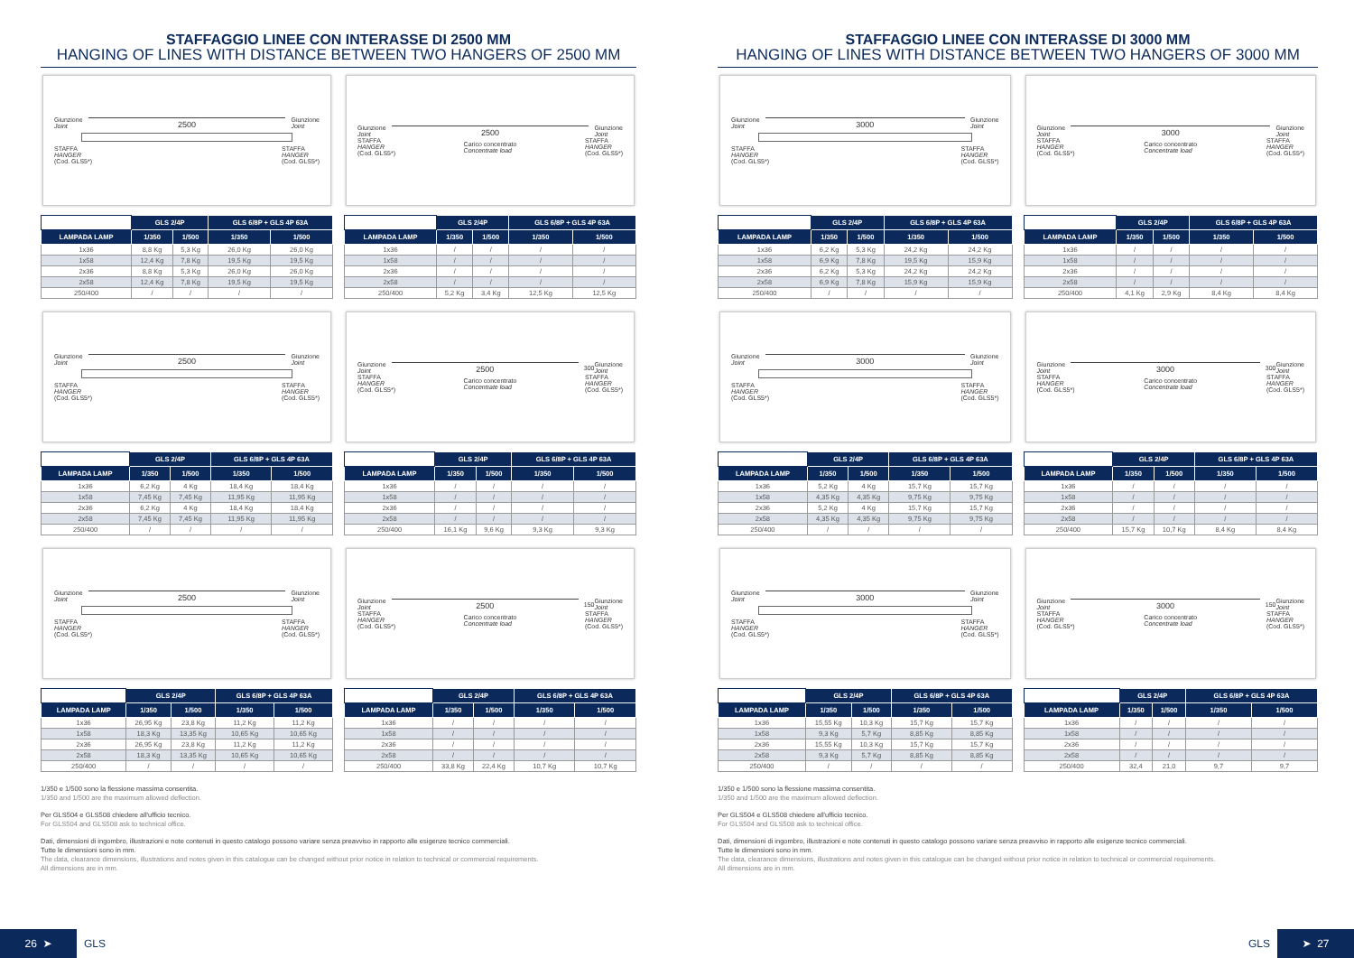STAFFAGGIO LINEE CON INTERASSE DI 2500 MM
HANGING OF LINES WITH DISTANCE BETWEEN TWO HANGERS OF 2500 MM
Giunzione
Joint 2500 Giunzione
Joint
STAFFA
HANGER
(Cod. GLS5*) STAFFA
HANGER
(Cod. GLS5*)
Giunzione
Joint 2500 Giunzione
Joint
STAFFA
HANGER
(Cod. GLS5*) Carico concentrato
Concentrate load STAFFA
HANGER
(Cod. GLS5*)
| | GLS 2/4P | | GLS 6/8P + GLS 4P 63A | |
| --- | --- | --- | --- | --- |
| LAMPADA LAMP | 1/350 | 1/500 | 1/350 | 1/500 |
| 1x36 | 8,8 Kg | 5,3 Kg | 26,0 Kg | 26,0 Kg |
| 1x58 | 12,4 Kg | 7,8 Kg | 19,5 Kg | 19,5 Kg |
| 2x36 | 8,8 Kg | 5,3 Kg | 26,0 Kg | 26,0 Kg |
| 2x58 | 12,4 Kg | 7,8 Kg | 19,5 Kg | 19,5 Kg |
| 250/400 | / | / | / | / |
| | GLS 2/4P | | GLS 6/8P + GLS 4P 63A | |
| --- | --- | --- | --- | --- |
| LAMPADA LAMP | 1/350 | 1/500 | 1/350 | 1/500 |
| 1x36 | / | / | / | / |
| 1x58 | / | / | / | / |
| 2x36 | / | / | / | / |
| 2x58 | / | / | / | / |
| 250/400 | 5,2 Kg | 3,4 Kg | 12,5 Kg | 12,5 Kg |
Giunzione
Joint 2500 Giunzione
Joint
STAFFA
HANGER
(Cod. GLS5*) STAFFA
HANGER
(Cod. GLS5*)
Giunzione
Joint 2500 300 Giunzione
Joint
STAFFA
HANGER
(Cod. GLS5*) Carico concentrato
Concentrate load STAFFA
HANGER
(Cod. GLS5*)
| | GLS 2/4P | | GLS 6/8P + GLS 4P 63A | |
| --- | --- | --- | --- | --- |
| LAMPADA LAMP | 1/350 | 1/500 | 1/350 | 1/500 |
| 1x36 | 6,2 Kg | 4 Kg | 18,4 Kg | 18,4 Kg |
| 1x58 | 7,45 Kg | 7,45 Kg | 11,95 Kg | 11,95 Kg |
| 2x36 | 6,2 Kg | 4 Kg | 18,4 Kg | 18,4 Kg |
| 2x58 | 7,45 Kg | 7,45 Kg | 11,95 Kg | 11,95 Kg |
| 250/400 | / | / | / | / |
| | GLS 2/4P | | GLS 6/8P + GLS 4P 63A | |
| --- | --- | --- | --- | --- |
| LAMPADA LAMP | 1/350 | 1/500 | 1/350 | 1/500 |
| 1x36 | / | / | / | / |
| 1x58 | / | / | / | / |
| 2x36 | / | / | / | / |
| 2x58 | / | / | / | / |
| 250/400 | 16,1 Kg | 9,6 Kg | 9,3 Kg | 9,3 Kg |
Giunzione
Joint 2500 Giunzione
Joint
STAFFA
HANGER
(Cod. GLS5*) STAFFA
HANGER
(Cod. GLS5*)
Giunzione
Joint 2500 150 Giunzione
Joint
STAFFA
HANGER
(Cod. GLS5*) Carico concentrato
Concentrate load STAFFA
HANGER
(Cod. GLS5*)
| | GLS 2/4P | | GLS 6/8P + GLS 4P 63A | |
| --- | --- | --- | --- | --- |
| LAMPADA LAMP | 1/350 | 1/500 | 1/350 | 1/500 |
| 1x36 | 26,95 Kg | 23,8 Kg | 11,2 Kg | 11,2 Kg |
| 1x58 | 18,3 Kg | 13,35 Kg | 10,65 Kg | 10,65 Kg |
| 2x36 | 26,95 Kg | 23,8 Kg | 11,2 Kg | 11,2 Kg |
| 2x58 | 18,3 Kg | 13,35 Kg | 10,65 Kg | 10,65 Kg |
| 250/400 | / | / | / | / |
| | GLS 2/4P | | GLS 6/8P + GLS 4P 63A | |
| --- | --- | --- | --- | --- |
| LAMPADA LAMP | 1/350 | 1/500 | 1/350 | 1/500 |
| 1x36 | / | / | / | / |
| 1x58 | / | / | / | / |
| 2x36 | / | / | / | / |
| 2x58 | / | / | / | / |
| 250/400 | 33,8 Kg | 22,4 Kg | 10,7 Kg | 10,7 Kg |
1/350 e 1/500 sono la flessione massima consentita.
1/350 and 1/500 are the maximum allowed deflection.
Per GLS504 e GLS508 chiedere all'ufficio tecnico.
For GLS504 and GLS508 ask to technical office.
Dati, dimensioni di ingombro, illustrazioni e note contenuti in questo catalogo possono variare senza preavviso in rapporto alle esigenze tecnico commerciali.
Tutte le dimensioni sono in mm.
The data, clearance dimensions, illustrations and notes given in this catalogue can be changed without prior notice in relation to technical or commercial requirements.
All dimensions are in mm.
26 ➤
GLS
STAFFAGGIO LINEE CON INTERASSE DI 3000 MM
HANGING OF LINES WITH DISTANCE BETWEEN TWO HANGERS OF 3000 MM
Giunzione
Joint 3000 Giunzione
Joint
STAFFA
HANGER
(Cod. GLS5*) STAFFA
HANGER
(Cod. GLS5*)
Giunzione
Joint 3000 Giunzione
Joint
STAFFA
HANGER
(Cod. GLS5*) Carico concentrato
Concentrate load STAFFA
HANGER
(Cod. GLS5*)
| | GLS 2/4P | | GLS 6/8P + GLS 4P 63A | |
| --- | --- | --- | --- | --- |
| LAMPADA LAMP | 1/350 | 1/500 | 1/350 | 1/500 |
| 1x36 | 6,2 Kg | 5,3 Kg | 24,2 Kg | 24,2 Kg |
| 1x58 | 6,9 Kg | 7,8 Kg | 19,5 Kg | 15,9 Kg |
| 2x36 | 6,2 Kg | 5,3 Kg | 24,2 Kg | 24,2 Kg |
| 2x58 | 6,9 Kg | 7,8 Kg | 15,9 Kg | 15,9 Kg |
| 250/400 | / | / | / | / |
| | GLS 2/4P | | GLS 6/8P + GLS 4P 63A | |
| --- | --- | --- | --- | --- |
| LAMPADA LAMP | 1/350 | 1/500 | 1/350 | 1/500 |
| 1x36 | / | / | / | / |
| 1x58 | / | / | / | / |
| 2x36 | / | / | / | / |
| 2x58 | / | / | / | / |
| 250/400 | 4,1 Kg | 2,9 Kg | 8,4 Kg | 8,4 Kg |
Giunzione
Joint 3000 Giunzione
Joint
STAFFA
HANGER
(Cod. GLS5*) STAFFA
HANGER
(Cod. GLS5*)
Giunzione
Joint 3000 300 Giunzione
Joint
STAFFA
HANGER
(Cod. GLS5*) Carico concentrato
Concentrate load STAFFA
HANGER
(Cod. GLS5*)
| | GLS 2/4P | | GLS 6/8P + GLS 4P 63A | |
| --- | --- | --- | --- | --- |
| LAMPADA LAMP | 1/350 | 1/500 | 1/350 | 1/500 |
| 1x36 | 5,2 Kg | 4 Kg | 15,7 Kg | 15,7 Kg |
| 1x58 | 4,35 Kg | 4,35 Kg | 9,75 Kg | 9,75 Kg |
| 2x36 | 5,2 Kg | 4 Kg | 15,7 Kg | 15,7 Kg |
| 2x58 | 4,35 Kg | 4,35 Kg | 9,75 Kg | 9,75 Kg |
| 250/400 | / | / | / | / |
| | GLS 2/4P | | GLS 6/8P + GLS 4P 63A | |
| --- | --- | --- | --- | --- |
| LAMPADA LAMP | 1/350 | 1/500 | 1/350 | 1/500 |
| 1x36 | / | / | / | / |
| 1x58 | / | / | / | / |
| 2x36 | / | / | / | / |
| 2x58 | / | / | / | / |
| 250/400 | 15,7 Kg | 10,7 Kg | 8,4 Kg | 8,4 Kg |
Giunzione
Joint 3000 Giunzione
Joint
STAFFA
HANGER
(Cod. GLS5*) STAFFA
HANGER
(Cod. GLS5*)
Giunzione
Joint 3000 150 Giunzione
Joint
STAFFA
HANGER
(Cod. GLS5*) Carico concentrato
Concentrate load STAFFA
HANGER
(Cod. GLS5*)
| | GLS 2/4P | | GLS 6/8P + GLS 4P 63A | |
| --- | --- | --- | --- | --- |
| LAMPADA LAMP | 1/350 | 1/500 | 1/350 | 1/500 |
| 1x36 | 15,55 Kg | 10,3 Kg | 15,7 Kg | 15,7 Kg |
| 1x58 | 9,3 Kg | 5,7 Kg | 8,85 Kg | 8,85 Kg |
| 2x36 | 15,55 Kg | 10,3 Kg | 15,7 Kg | 15,7 Kg |
| 2x58 | 9,3 Kg | 5,7 Kg | 8,85 Kg | 8,85 Kg |
| 250/400 | / | / | / | / |
| | GLS 2/4P | | GLS 6/8P + GLS 4P 63A | |
| --- | --- | --- | --- | --- |
| LAMPADA LAMP | 1/350 | 1/500 | 1/350 | 1/500 |
| 1x36 | / | / | / | / |
| 1x58 | / | / | / | / |
| 2x36 | / | / | / | / |
| 2x58 | / | / | / | / |
| 250/400 | 32,4 | 21,0 | 9,7 | 9,7 |
1/350 e 1/500 sono la flessione massima consentita.
1/350 and 1/500 are the maximum allowed deflection.
Per GLS504 e GLS508 chiedere all'ufficio tecnico.
For GLS504 and GLS508 ask to technical office.
Dati, dimensioni di ingombro, illustrazioni e note contenuti in questo catalogo possono variare senza preavviso in rapporto alle esigenze tecnico commerciali.
Tutte le dimensioni sono in mm.
The data, clearance dimensions, illustrations and notes given in this catalogue can be changed without prior notice in relation to technical or commercial requirements.
All dimensions are in mm.
GLS
➤ 27